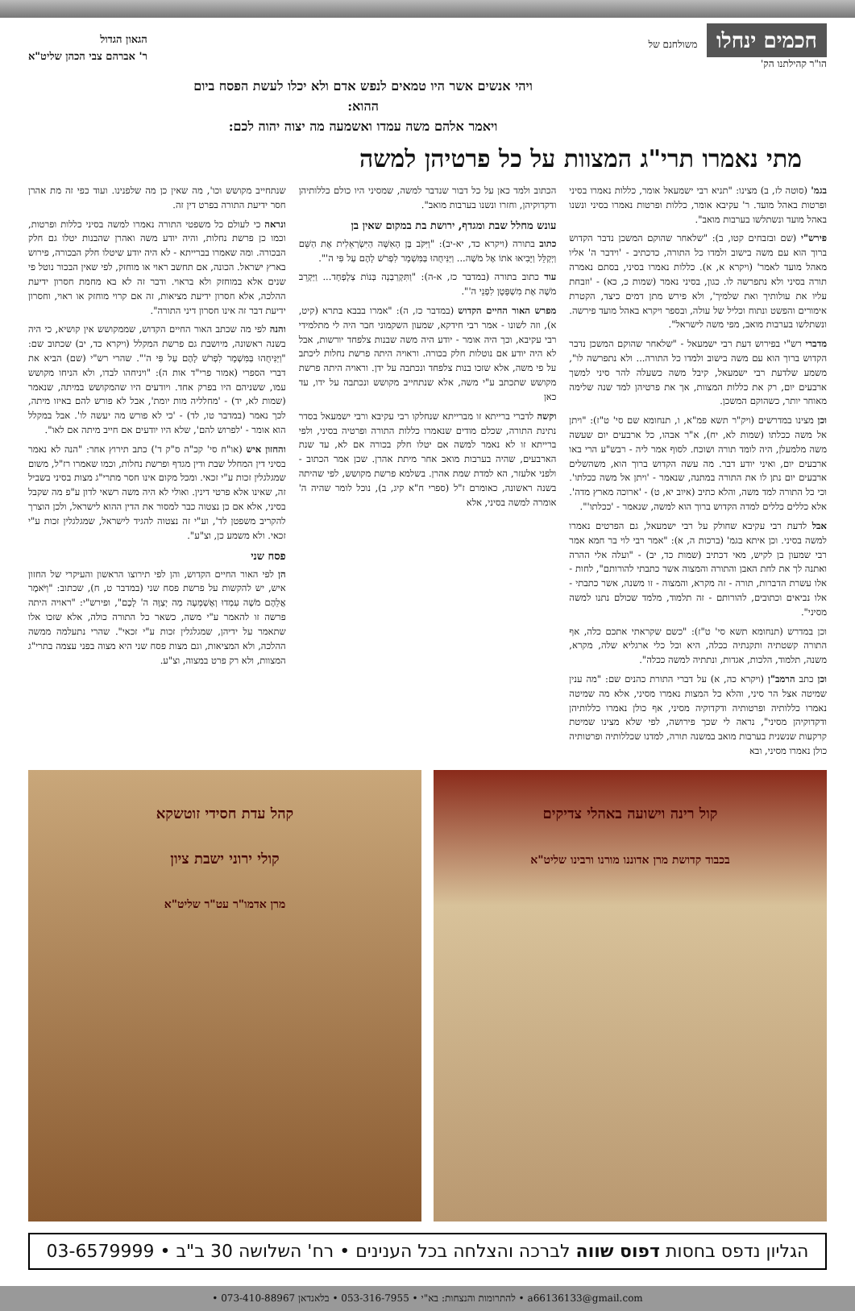חכמים ינחלו משולחנם של
הו"ר קהילתנו הק'
הגאון הגדול
ר' אברהם צבי הכהן שליט"א
ויהי אנשים אשר היו טמאים לנפש אדם ולא יכלו לעשת הפסח ביום ההוא:
ויאמר אלהם משה עמדו ואשמעה מה יצוה יהוה לכם:
מתי נאמרו תרי"ג המצוות על כל פרטיהן למשה
בגמ' (סוטה לז, ב) מצינו: "תניא רבי ישמעאל אומר, כללות נאמרו בסיני ופרטות באהל מועד. ר' עקיבא אומר, כללות ופרטות נאמרו בסיני ונשנו באהל מועד ונשתלשו בערבות מואב".
פירש"י (שם ובזבחים קטו, ב): "שלאחר שהוקם המשכן נדבר הקדוש ברוך הוא עם משה בישוב ולמדו כל התורה, כדכתיב - 'וידבר ה' אליו מאהל מועד לאמר' (ויקרא א, א). כללות נאמרו בסיני, בסתם נאמרה תורה בסיני ולא נתפרשה לו. כגון, בסיני נאמר (שמות כ, כא) - 'וזבחת עליו את עולותיך ואת שלמיך', ולא פירש מתן דמים כיצד, הקטרת אימורים והפשט ונתוח וכליל של עולה, ובספר ויקרא באהל מועד פירשה. ונשתלשו בערבות מואב, מפי משה לישראל".
מדברי רש"י בפירוש דעת רבי ישמעאל - "שלאחר שהוקם המשכן נדבר הקדוש ברוך הוא עם משה בישוב ולמדו כל התורה... ולא נתפרשה לו", משמע שלדעת רבי ישמעאל, קיבל משה כשעלה להר סיני למשך ארבעים יום, רק את כללות המצוות, אך את פרטיהן למד שנה שלימה מאוחר יותר, כשהוקם המשכן.
וכן מצינו במדרשים (ויק"ר תשא פמ"א, ו, תנחומא שם סי' ט"ז): "ויתן אל משה ככלתו (שמות לא, יח), א"ר אבהו, כל ארבעים יום שעשה משה מלמעלן, היה לומד תורה ושוכח. לסוף אמר ליה - רבש"ע הרי באו ארבעים יום, ואיני יודע דבר. מה עשה הקדוש ברוך הוא, משהשלים ארבעים יום נתן לו את התורה במתנה, שנאמר - 'ויתן אל משה ככלתו'. וכי כל התורה למד משה, והלא כתיב (איוב יא, ט) - 'ארוכה מארץ מדה'. אלא כללים כללים למדה הקדוש ברוך הוא למשה, שנאמר - 'ככלתו'".
אבל לדעת רבי עקיבא שחולק על רבי ישמעאל, גם הפרטים נאמרו למשה בסיני. וכן איתא בגמ' (ברכות ה, א): "אמר רבי לוי בר חמא אמר רבי שמעון בן לקיש, מאי דכתיב (שמות כד, יב) - "ועלה אלי ההרה ואתנה לך את לחת האבן והתורה והמצוה אשר כתבתי להורותם", לחות - אלו עשרת הדברות, תורה - זה מקרא, והמצוה - זו משנה, אשר כתבתי - אלו נביאים וכתובים, להורותם - זה תלמוד, מלמד שכולם נתנו למשה מסיני".
וכן במדרש (תנחומא תשא סי' ט"ז): "כשם שקראתי אתכם כלה, אף התורה קשטתיה ותקנתיה ככלה, היא וכל כלי ארגליא שלה, מקרא, משנה, תלמוד, הלכות, אגדות, ונתתיה למשה ככלה".
וכן כתב הרמב"ן (ויקרא כה, א) על דברי התורת כהנים שם: "מה ענין שמיטה אצל הר סיני, והלא כל המצות נאמרו מסיני, אלא מה שמיטה נאמרו כללותיה ופרטותיה ודקדוקיה מסיני, אף כולן נאמרו כללותיהן ודקדוקיהן מסיני", נראה לי שכך פירושה, לפי שלא מצינו שמיטת קרקעות שנשנית בערבות מואב במשנה תורה, למדנו שכללותיה ופרטותיה כולן נאמרו מסיני, ובא
הכתוב ולמד כאן על כל דבור שנדבר למשה, שמסיני היו כולם כללותיהן ודקדוקיהן, וחזרו ונשנו בערבות מואב".
עונש מחלל שבת ומגדף, ירושת בת במקום שאין בן
כתוב בתורה (ויקרא כד, יא-יב): "וַיִּקֹּב בֶּן הָאִשָּׁה הַיִּשְׂרְאֵלִית אֶת הַשֵּׁם וַיְקַלֵּל וַיָּבִיאוּ אֹתוֹ אֶל מֹשֶׁה... וַיַּנִּיחֻהוּ בַּמִּשְׁמָר לִפְרֹשׁ לָהֶם עַל פִּי ה'".
עוד כתוב בתורה (במדבר כז, א-ה): "וַתִּקְרַבְנָה בְּנוֹת צְלָפְחָד... וַיַּקְרֵב מֹשֶׁה אֶת מִשְׁפָּטָן לִפְנֵי ה'".
מפרש האור החיים הקדוש (במדבר כז, ה): "אמרו בבבא בתרא (קיט, א), וזה לשונו - אמר רבי חידקא, שמעון השקמוני חבר היה לי מתלמידי רבי עקיבא, וכך היה אומר - יודע היה משה שבנות צלפחד יורשות, אבל לא היה יודע אם נוטלות חלק בכורה. וראויה היתה פרשת נחלות ליכתב על פי משה, אלא שזכו בנות צלפחד ונכתבה על ידן. וראויה היתה פרשת מקושש שתכתב ע"י משה, אלא שנתחייב מקושש ונכתבה על ידו, עד כאן
וקשה לדברי ברייתא זו מברייתא שנחלקו רבי עקיבא ורבי ישמעאל בסדר נתינת התורה, שכלם מודים שנאמרו כללות התורה ופרטיה בסיני, ולפי ברייתא זו לא נאמר למשה אם יטלו חלק בכורה אם לא, עד שנת הארבעים, שהיה בערבות מואב אחר מיתת אהרן. שכן אמר הכתוב - ולפני אלעזר, הא למדת שמת אהרן. בשלמא פרשת מקושש, לפי שהיתה בשנה ראשונה, כאומרם ז"ל (ספרי ח"א קיג, ב), נוכל לומר שהיה ה' אומרה למשה בסיני, אלא
שנתחייב מקושש וכו', מה שאין כן מה שלפנינו. ועוד כפי זה מת אהרן חסר ידיעת התורה בפרט דין זה.
ונראה כי לעולם כל משפטי התורה נאמרו למשה בסיני כללות ופרטות, וכמו כן פרשת נחלות, והיה יודע משה ואהרן שהבנות יטלו גם חלק הבכורה. ומה שאמרו בברייתא - לא היה יודע שיטלו חלק הבכורה, פירוש בארץ ישראל. הכונה, אם תחשב ראוי או מוחזק, לפי שאין הבכור נוטל פי שנים אלא במוחזק ולא בראוי. ודבר זה לא בא מחמת חסרון ידיעת ההלכה, אלא חסרון ידיעת מציאות, זה אם קרוי מוחזק או ראוי, וחסרון ידיעת דבר זה אינו חסרון דיני התורה".
והנה לפי מה שכתב האור החיים הקדוש, שממקושש אין קושיא, כי היה בשנה ראשונה, מיושבת גם פרשת המקלל (ויקרא כד, יב) שכתוב שם: "וַיַּנִּיחֻהוּ בַּמִּשְׁמָר לִפְרֹשׁ לָהֶם עַל פִּי ה'". שהרי רש"י (שם) הביא את דברי הספרי (אמור פרי"ד אות ה): "ויניחהו לבדו, ולא הניחו מקושש עמו, ששניהם היו בפרק אחד. ויודעים היו שהמקושש במיתה, שנאמר (שמות לא, יד) - 'מחלליה מות יומת', אבל לא פורש להם באיזו מיתה, לכך נאמר (במדבר טו, לד) - 'כי לא פורש מה יעשה לו'. אבל במקלל הוא אומר - 'לפרוש להם', שלא היו יודעים אם חייב מיתה אם לאו".
והחזון איש (או"ח סי' קכ"ה ס"ק ד') כתב תירוץ אחר: "הנה לא נאמר בסיני דין המחלל שבת ודין מגדף ופרשת נחלות, וכמו שאמרו רז"ל, משום שמגלגלין זכות ע"י זכאי. ומכל מקום אינו חסר מתרי"ג מצות בסיני בשביל זה, שאינו אלא פרטי דינין. ואולי לא היה משה רשאי לדון ע"פ מה שקבל בסיני, אלא אם כן נצטוה כבר למסור את הדין ההוא לישראל, ולכן הוצרך להקריב משפטן לד', וע"י זה נצטוה להגיד לישראל, שמגלגלין זכות ע"י זכאי. ולא משמע כן, וצ"ע".
פסח שני
הן לפי האור החיים הקדוש, והן לפי תירוצו הראשון והעיקרי של החזון איש, יש להקשות על פרשת פסח שני (במדבר ט, ח), שכתוב: "וַיֹּאמֶר אֲלֵהֶם מֹשֶׁה עִמְדוּ וְאֶשְׁמְעָה מַה יְצַוֶּה ה' לָכֶם", ופירש"י: "ראויה היתה פרשה זו להאמר ע"י משה, כשאר כל התורה כולה, אלא שזכו אלו שתאמר על ידיהן, שמגלגלין זכות ע"י זכאי". שהרי נתעלמה ממשה ההלכה, ולא המציאות, וגם מצות פסח שני היא מצוה בפני עצמה בתרי"ג המצוות, ולא רק פרט במצוה, וצ"ע.
קול רינה וישועה באהלי צדיקים
בכבוד קדושת מרן אדוננו מורנו ורבינו שליט"א
קהל עדת חסידי זוטשקא
קולי ירוני ישבת ציון
מרן אדמו"ר עט"ר שליט"א
הגליון נדפס בחסות דפוס שווה לברכה והצלחה בכל הענינים • רח' השלושה 30 ב"ב • 03-6579999
a66136133@gmail.com • להתרומות והנצחות: בא"י • 053-316-7955 • בלאנדאן 073-410-88967 •